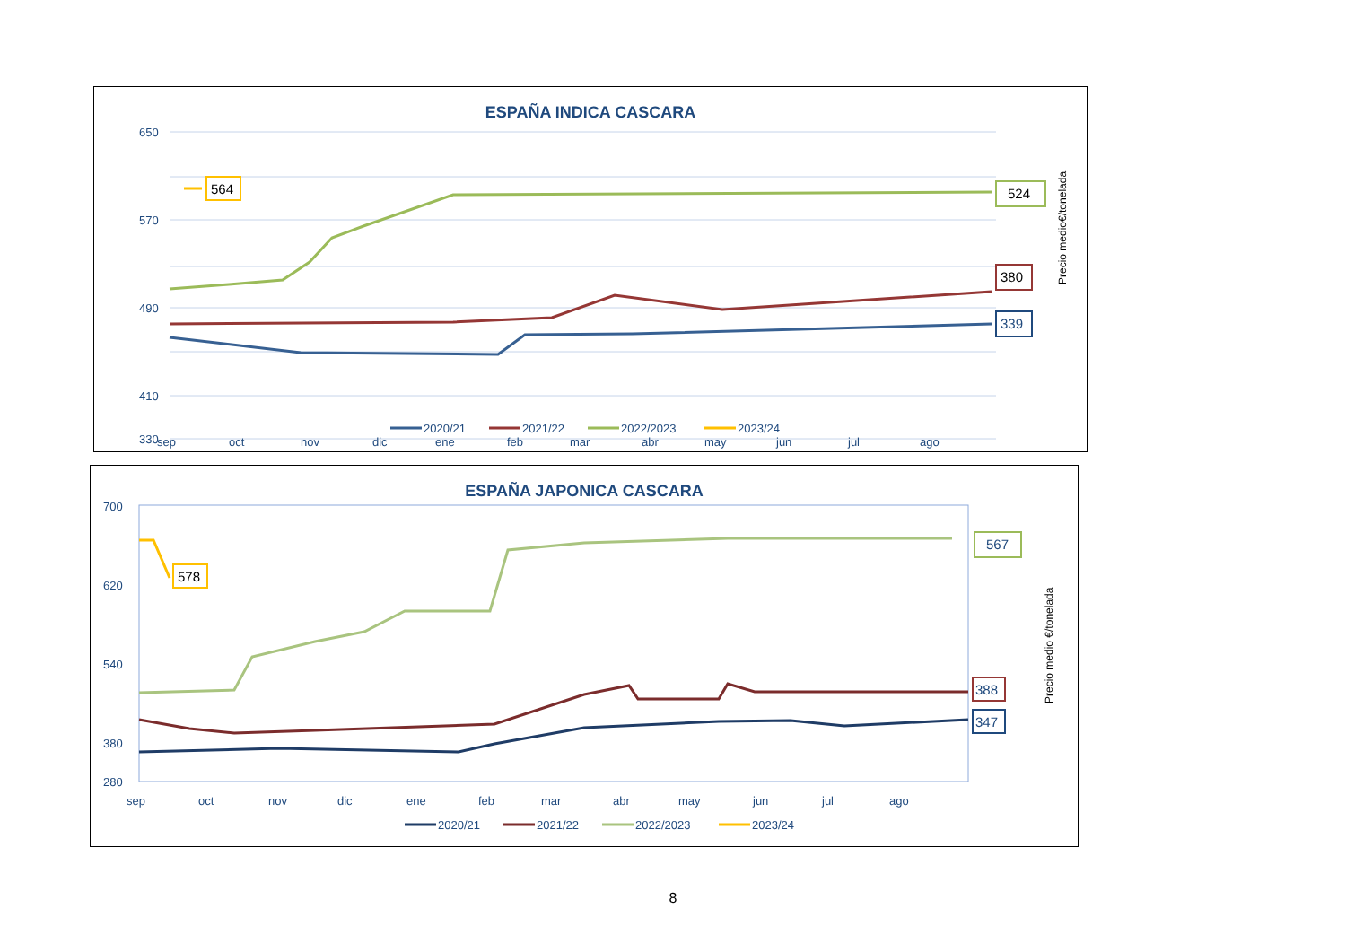ESPAÑA INDICA CASCARA
650
570
490
410
330
sep
oct
nov
dic
ene
feb
mar
abr
may
jun
jul
ago
564
524
380
339
Precio medio€/tonelada
2020/21
2021/22
2022/2023
2023/24
ESPAÑA JAPONICA CASCARA
700
620
540
380
280
sep
oct
nov
dic
ene
feb
mar
abr
may
jun
jul
ago
578
567
388
347
Precio medio €/tonelada
2020/21
2021/22
2022/2023
2023/24
8